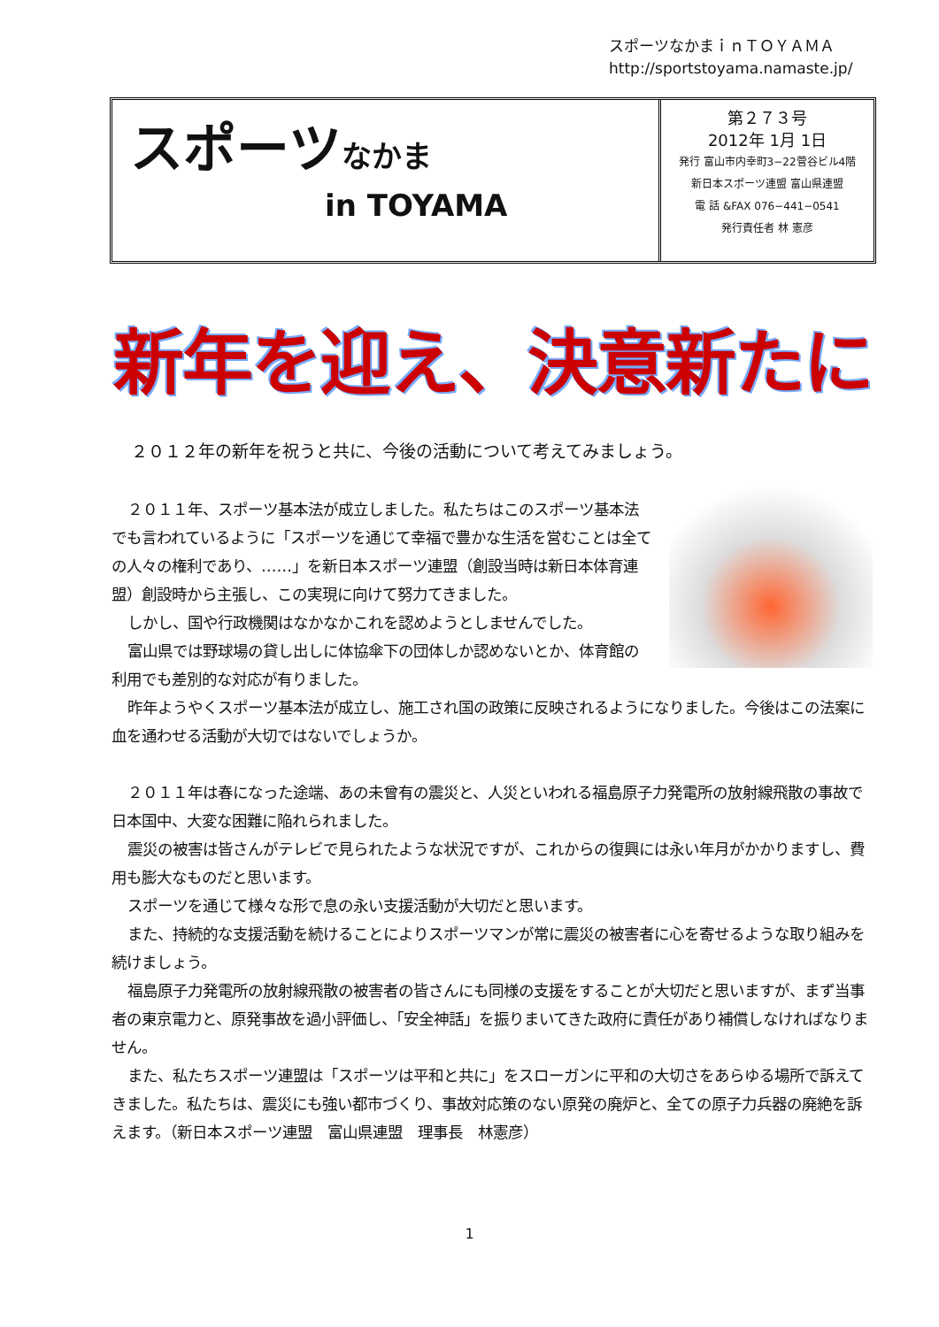スポーツなかまｉｎＴＯＹＡＭＡ
http://sportstoyama.namaste.jp/
スポーツなかま
in TOYAMA
第２７３号
2012年 1月 1日
発行 富山市内幸町3−22菅谷ビル4階
新日本スポーツ連盟 富山県連盟
電 話 &FAX 076−441−0541
発行責任者 林 憲彦
新年を迎え、決意新たに
２０１２年の新年を祝うと共に、今後の活動について考えてみましょう。
２０１１年、スポーツ基本法が成立しました。私たちはこのスポーツ基本法でも言われているように「スポーツを通じて幸福で豊かな生活を営むことは全ての人々の権利であり、……」を新日本スポーツ連盟（創設当時は新日本体育連盟）創設時から主張し、この実現に向けて努力てきました。
しかし、国や行政機関はなかなかこれを認めようとしませんでした。
富山県では野球場の貸し出しに体協傘下の団体しか認めないとか、体育館の利用でも差別的な対応が有りました。
昨年ようやくスポーツ基本法が成立し、施工され国の政策に反映されるようになりました。今後はこの法案に血を通わせる活動が大切ではないでしょうか。
２０１１年は春になった途端、あの未曾有の震災と、人災といわれる福島原子力発電所の放射線飛散の事故で日本国中、大変な困難に陥れられました。
震災の被害は皆さんがテレビで見られたような状況ですが、これからの復興には永い年月がかかりますし、費用も膨大なものだと思います。
スポーツを通じて様々な形で息の永い支援活動が大切だと思います。
また、持続的な支援活動を続けることによりスポーツマンが常に震災の被害者に心を寄せるような取り組みを続けましょう。
福島原子力発電所の放射線飛散の被害者の皆さんにも同様の支援をすることが大切だと思いますが、まず当事者の東京電力と、原発事故を過小評価し、「安全神話」を振りまいてきた政府に責任があり補償しなければなりません。
また、私たちスポーツ連盟は「スポーツは平和と共に」をスローガンに平和の大切さをあらゆる場所で訴えてきました。私たちは、震災にも強い都市づくり、事故対応策のない原発の廃炉と、全ての原子力兵器の廃絶を訴えます。（新日本スポーツ連盟　富山県連盟　理事長　林憲彦）
1